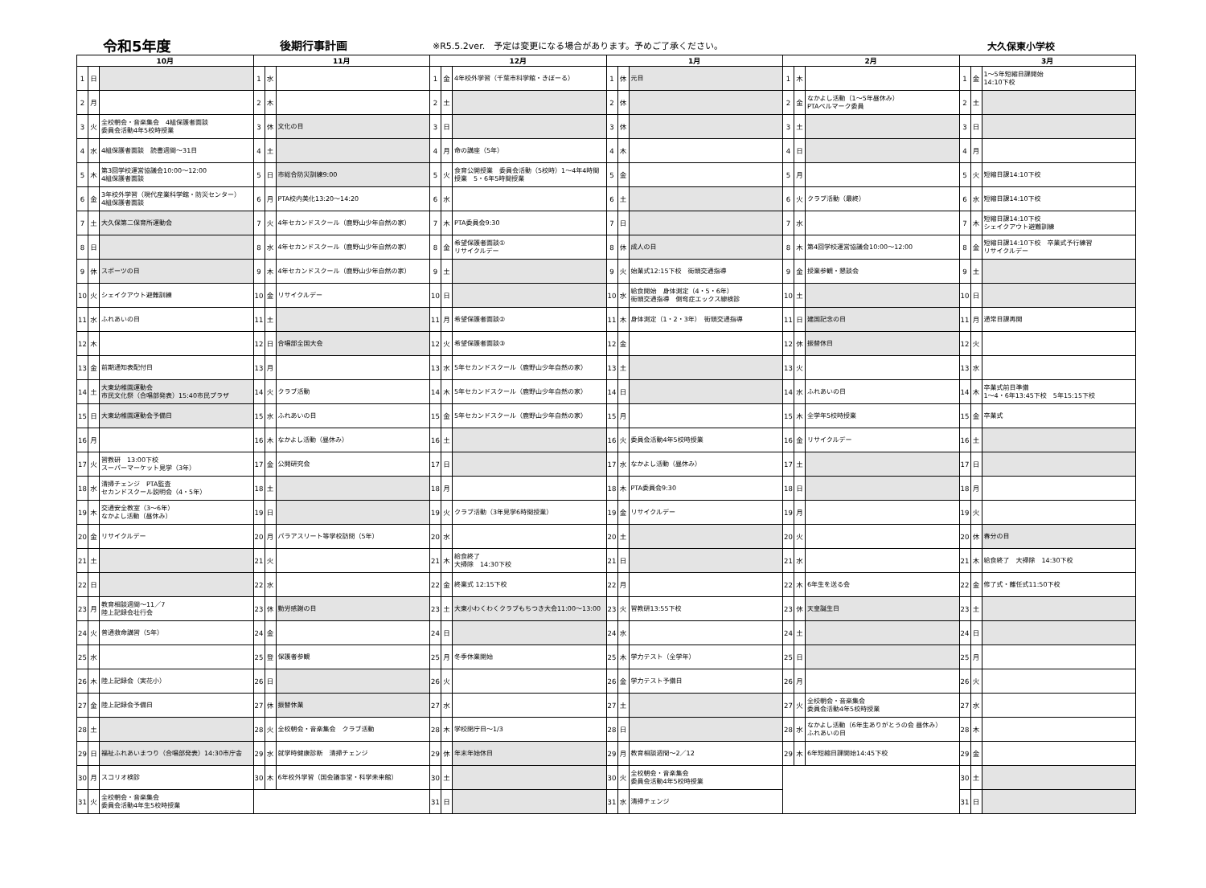令和5年度
後期行事計画
※R5.5.2ver.　予定は変更になる場合があります。予めご了承ください。 大久保東小学校
| 10月 | | | 11月 | | | 12月 | | | 1月 | | | 2月 | | | 3月 | | |
| --- | --- | --- | --- | --- | --- | --- | --- | --- | --- | --- | --- | --- | --- | --- | --- | --- | --- |
| 1 | 日 | | 1 | 水 | | 1 | 金 | 4年校外学習（千葉市科学館・きぼーる） | 1 | 休 | 元日 | 1 | 木 | | 1 | 金 | 1～5年短縮日課開始 14:10下校 |
| 2 | 月 | | 2 | 木 | | 2 | 土 | | 2 | 休 | | 2 | 金 | なかよし活動（1～5年昼休み） PTAベルマーク委員 | 2 | 土 | |
| 3 | 火 | 全校朝会・音楽集会 4組保護者面談 委員会活動4年5校時授業 | 3 | 休 | 文化の日 | 3 | 日 | | 3 | 休 | | 3 | 土 | | 3 | 日 | |
| 4 | 水 | 4組保護者面談 読書週間～31日 | 4 | 土 | | 4 | 月 | 命の講座（5年） | 4 | 木 | | 4 | 日 | | 4 | 月 | |
| 5 | 木 | 第3回学校運営協議会10:00～12:00 4組保護者面談 | 5 | 日 | 市総合防災訓練9:00 | 5 | 火 | 食育公開授業 委員会活動（5校時）1～4年4時間授業 5・6年5時間授業 | 5 | 金 | | 5 | 月 | | 5 | 火 | 短縮日課14:10下校 |
| 6 | 金 | 3年校外学習（現代産業科学館・防災センター） 4組保護者面談 | 6 | 月 | PTA校内美化13:20～14:20 | 6 | 水 | | 6 | 土 | | 6 | 火 | クラブ活動（最終） | 6 | 水 | 短縮日課14:10下校 |
| 7 | 土 | 大久保第二保育所運動会 | 7 | 火 | 4年セカンドスクール（鹿野山少年自然の家） | 7 | 木 | PTA委員会9:30 | 7 | 日 | | 7 | 水 | | 7 | 木 | 短縮日課14:10下校 シェイクアウト避難訓練 |
| 8 | 日 | | 8 | 水 | 4年セカンドスクール（鹿野山少年自然の家） | 8 | 金 | 希望保護者面談① リサイクルデー | 8 | 休 | 成人の日 | 8 | 木 | 第4回学校運営協議会10:00～12:00 | 8 | 金 | 短縮日課14:10下校 卒業式予行練習 リサイクルデー |
| 9 | 休 | スポーツの日 | 9 | 木 | 4年セカンドスクール（鹿野山少年自然の家） | 9 | 土 | | 9 | 火 | 始業式12:15下校 街頭交通指導 | 9 | 金 | 授業参観・懇談会 | 9 | 土 | |
| 10 | 火 | シェイクアウト避難訓練 | 10 | 金 | リサイクルデー | 10 | 日 | | 10 | 水 | 給食開始 身体測定（4・5・6年） 街頭交通指導 側弯症エックス線検診 | 10 | 土 | | 10 | 日 | |
| 11 | 水 | ふれあいの日 | 11 | 土 | | 11 | 月 | 希望保護者面談② | 11 | 木 | 身体測定（1・2・3年） 街頭交通指導 | 11 | 日 | 建国記念の日 | 11 | 月 | 通常日課再開 |
| 12 | 木 | | 12 | 日 | 合唱部全国大会 | 12 | 火 | 希望保護者面談③ | 12 | 金 | | 12 | 休 | 振替休日 | 12 | 火 | |
| 13 | 金 | 前期通知表配付日 | 13 | 月 | | 13 | 水 | 5年セカンドスクール（鹿野山少年自然の家） | 13 | 土 | | 13 | 火 | | 13 | 水 | |
| 14 | 土 | 大東幼稚園運動会 市民文化祭（合唱部発表）15:40市民プラザ | 14 | 火 | クラブ活動 | 14 | 木 | 5年セカンドスクール（鹿野山少年自然の家） | 14 | 日 | | 14 | 水 | ふれあいの日 | 14 | 木 | 卒業式前日準備 1～4・6年13:45下校 5年15:15下校 |
| 15 | 日 | 大東幼稚園運動会予備日 | 15 | 水 | ふれあいの日 | 15 | 金 | 5年セカンドスクール（鹿野山少年自然の家） | 15 | 月 | | 15 | 木 | 全学年5校時授業 | 15 | 金 | 卒業式 |
| 16 | 月 | | 16 | 木 | なかよし活動（昼休み） | 16 | 土 | | 16 | 火 | 委員会活動4年5校時授業 | 16 | 金 | リサイクルデー | 16 | 土 | |
| 17 | 火 | 習教研 13:00下校 スーパーマーケット見学（3年） | 17 | 金 | 公開研究会 | 17 | 日 | | 17 | 水 | なかよし活動（昼休み） | 17 | 土 | | 17 | 日 | |
| 18 | 水 | 清掃チェンジ PTA監査 セカンドスクール説明会（4・5年） | 18 | 土 | | 18 | 月 | | 18 | 木 | PTA委員会9:30 | 18 | 日 | | 18 | 月 | |
| 19 | 木 | 交通安全教室（3～6年） なかよし活動（昼休み） | 19 | 日 | | 19 | 火 | クラブ活動（3年見学6時間授業） | 19 | 金 | リサイクルデー | 19 | 月 | | 19 | 火 | |
| 20 | 金 | リサイクルデー | 20 | 月 | パラアスリート等学校訪問（5年） | 20 | 水 | | 20 | 土 | | 20 | 火 | | 20 | 休 | 春分の日 |
| 21 | 土 | | 21 | 火 | | 21 | 木 | 給食終了 大掃除 14:30下校 | 21 | 日 | | 21 | 水 | | 21 | 木 | 給食終了 大掃除 14:30下校 |
| 22 | 日 | | 22 | 水 | | 22 | 金 | 終業式 12:15下校 | 22 | 月 | | 22 | 木 | 6年生を送る会 | 22 | 金 | 修了式・離任式11:50下校 |
| 23 | 月 | 教育相談週間～11／7 陸上記録会壮行会 | 23 | 休 | 勤労感謝の日 | 23 | 土 | 大東小わくわくクラブもちつき大会11:00～13:00 | 23 | 火 | 習教研13:55下校 | 23 | 休 | 天皇誕生日 | 23 | 土 | |
| 24 | 火 | 普通救命講習（5年） | 24 | 金 | | 24 | 日 | | 24 | 水 | | 24 | 土 | | 24 | 日 | |
| 25 | 水 | | 25 | 登 | 保護者参観 | 25 | 月 | 冬季休業開始 | 25 | 木 | 学力テスト（全学年） | 25 | 日 | | 25 | 月 | |
| 26 | 木 | 陸上記録会（実花小） | 26 | 日 | | 26 | 火 | | 26 | 金 | 学力テスト予備日 | 26 | 月 | | 26 | 火 | |
| 27 | 金 | 陸上記録会予備日 | 27 | 休 | 振替休業 | 27 | 水 | | 27 | 土 | | 27 | 火 | 全校朝会・音楽集会 委員会活動4年5校時授業 | 27 | 水 | |
| 28 | 土 | | 28 | 火 | 全校朝会・音楽集会 クラブ活動 | 28 | 木 | 学校閉庁日～1/3 | 28 | 日 | | 28 | 水 | なかよし活動（6年生ありがとうの会 昼休み） ふれあいの日 | 28 | 木 | |
| 29 | 日 | 福祉ふれあいまつり（合唱部発表）14:30市庁舎 | 29 | 水 | 就学時健康診断 清掃チェンジ | 29 | 休 | 年末年始休日 | 29 | 月 | 教育相談週間～2／12 | 29 | 木 | 6年短縮日課開始14:45下校 | 29 | 金 | |
| 30 | 月 | スコリオ検診 | 30 | 木 | 6年校外学習（国会議事堂・科学未来館） | 30 | 土 | | 30 | 火 | 全校朝会・音楽集会 委員会活動4年5校時授業 | | | | 30 | 土 | |
| 31 | 火 | 全校朝会・音楽集会 委員会活動4年生5校時授業 | | | | 31 | 日 | | 31 | 水 | 清掃チェンジ | | | | 31 | 日 | |